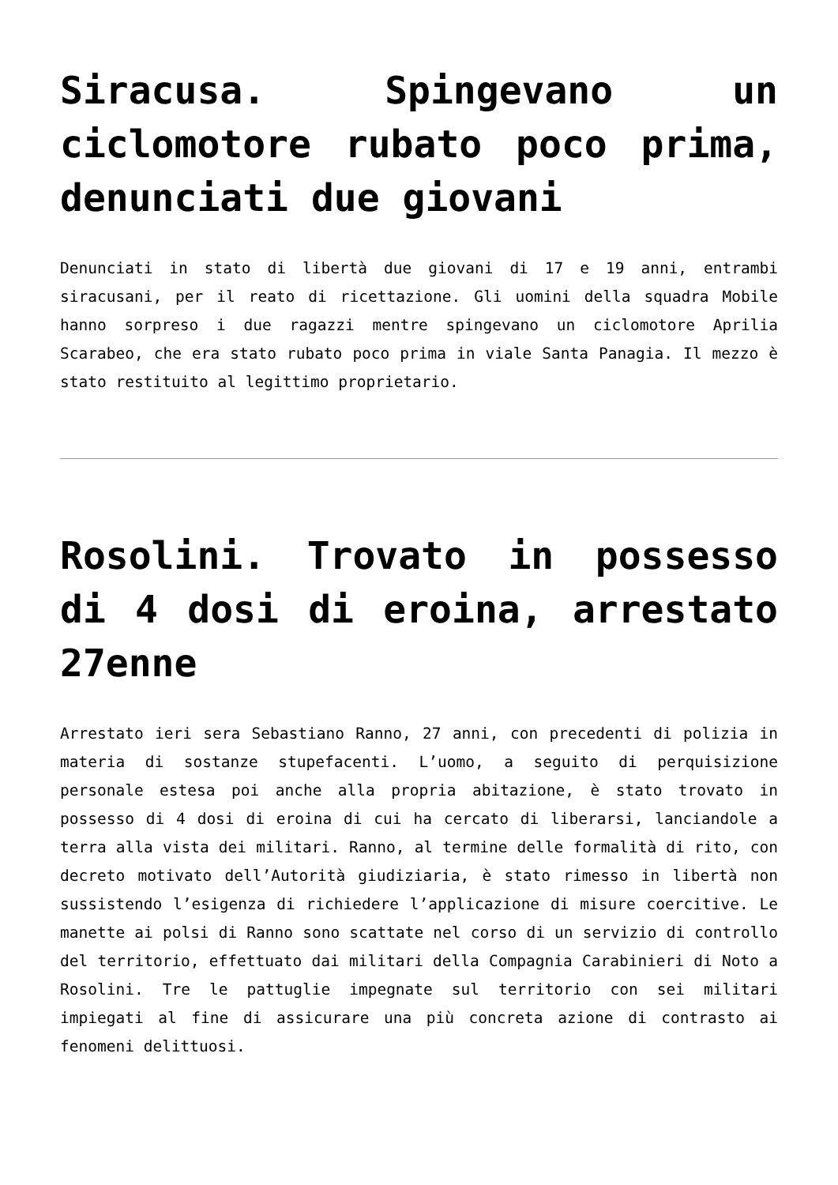Siracusa. Spingevano un ciclomotore rubato poco prima, denunciati due giovani
Denunciati in stato di libertà due giovani di 17 e 19 anni, entrambi siracusani, per il reato di ricettazione. Gli uomini della squadra Mobile hanno sorpreso i due ragazzi mentre spingevano un ciclomotore Aprilia Scarabeo, che era stato rubato poco prima in viale Santa Panagia. Il mezzo è stato restituito al legittimo proprietario.
Rosolini. Trovato in possesso di 4 dosi di eroina, arrestato 27enne
Arrestato ieri sera Sebastiano Ranno, 27 anni, con precedenti di polizia in materia di sostanze stupefacenti. L’uomo, a seguito di perquisizione personale estesa poi anche alla propria abitazione, è stato trovato in possesso di 4 dosi di eroina di cui ha cercato di liberarsi, lanciandole a terra alla vista dei militari. Ranno, al termine delle formalità di rito, con decreto motivato dell’Autorità giudiziaria, è stato rimesso in libertà non sussistendo l’esigenza di richiedere l’applicazione di misure coercitive. Le manette ai polsi di Ranno sono scattate nel corso di un servizio di controllo del territorio, effettuato dai militari della Compagnia Carabinieri di Noto a Rosolini. Tre le pattuglie impegnate sul territorio con sei militari impiegati al fine di assicurare una più concreta azione di contrasto ai fenomeni delittuosi.